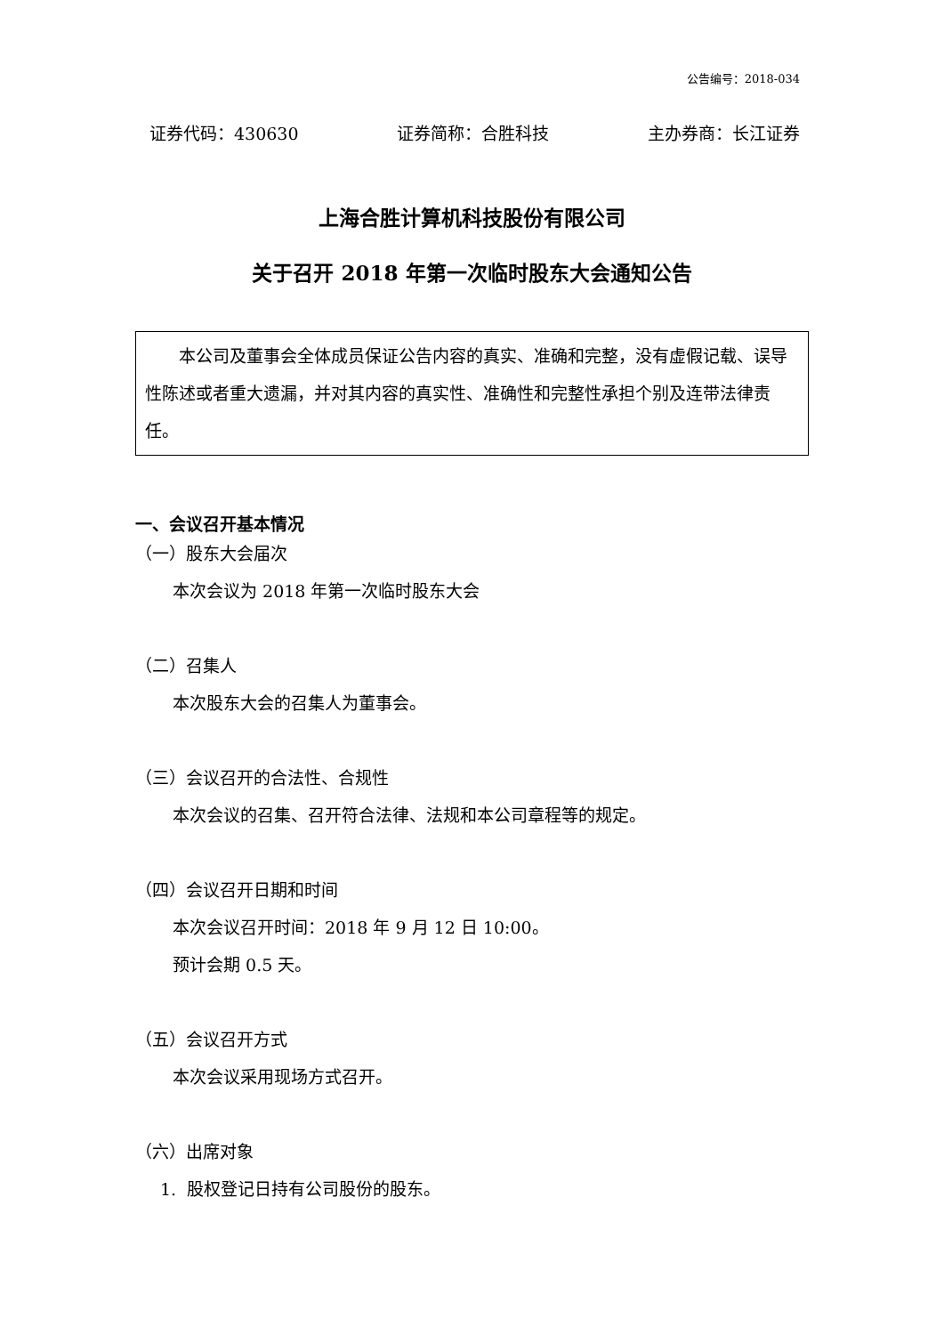公告编号：2018-034
证券代码：430630 证券简称：合胜科技 主办券商：长江证券
上海合胜计算机科技股份有限公司
关于召开 2018 年第一次临时股东大会通知公告
本公司及董事会全体成员保证公告内容的真实、准确和完整，没有虚假记载、误导性陈述或者重大遗漏，并对其内容的真实性、准确性和完整性承担个别及连带法律责任。
一、会议召开基本情况
（一）股东大会届次
本次会议为 2018 年第一次临时股东大会
（二）召集人
本次股东大会的召集人为董事会。
（三）会议召开的合法性、合规性
本次会议的召集、召开符合法律、法规和本公司章程等的规定。
（四）会议召开日期和时间
本次会议召开时间：2018 年 9 月 12 日 10:00。
预计会期 0.5 天。
（五）会议召开方式
本次会议采用现场方式召开。
（六）出席对象
1. 股权登记日持有公司股份的股东。